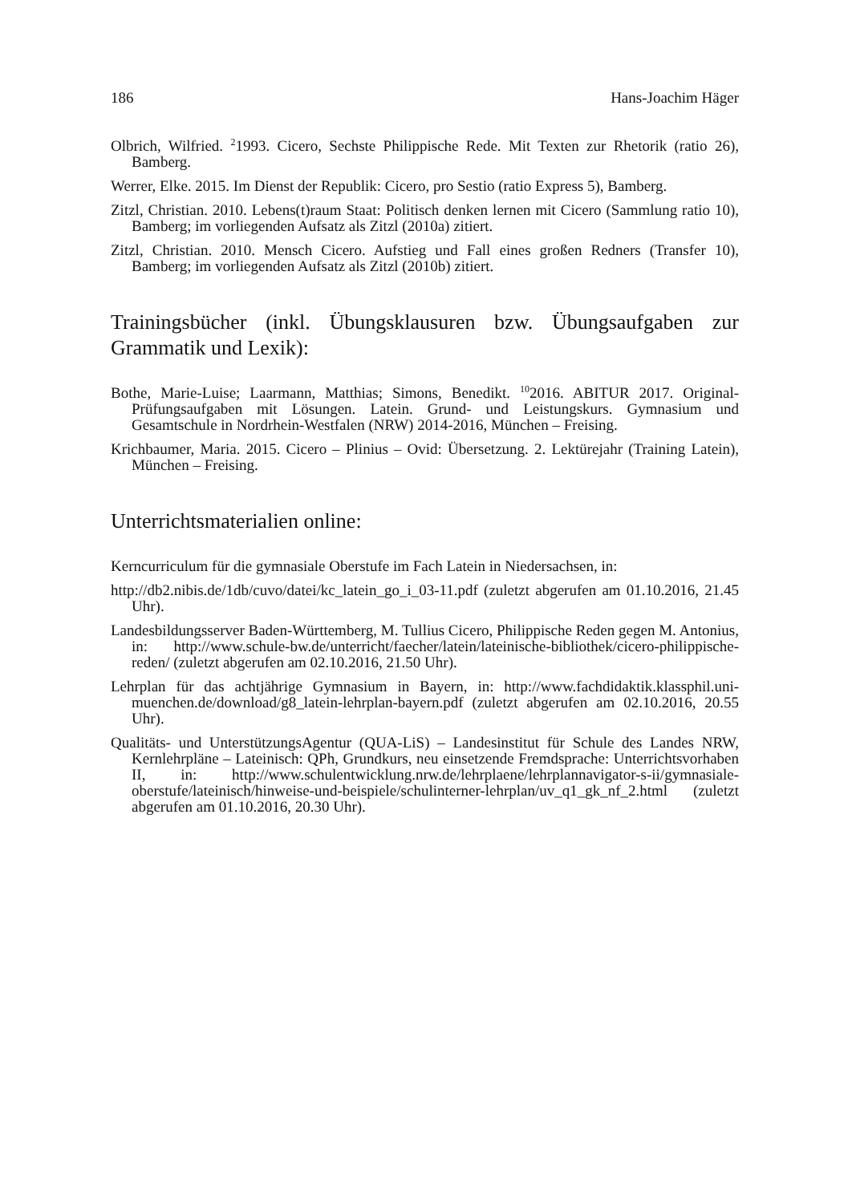186 Hans-Joachim Häger
Olbrich, Wilfried. <sup>2</sup>1993. Cicero, Sechste Philippische Rede. Mit Texten zur Rhetorik (ratio 26), Bamberg.
Werrer, Elke. 2015. Im Dienst der Republik: Cicero, pro Sestio (ratio Express 5), Bamberg.
Zitzl, Christian. 2010. Lebens(t)raum Staat: Politisch denken lernen mit Cicero (Sammlung ratio 10), Bamberg; im vorliegenden Aufsatz als Zitzl (2010a) zitiert.
Zitzl, Christian. 2010. Mensch Cicero. Aufstieg und Fall eines großen Redners (Transfer 10), Bamberg; im vorliegenden Aufsatz als Zitzl (2010b) zitiert.
Trainingsbücher (inkl. Übungsklausuren bzw. Übungsaufgaben zur Grammatik und Lexik):
Bothe, Marie-Luise; Laarmann, Matthias; Simons, Benedikt. <sup>10</sup>2016. ABITUR 2017. Original-Prüfungsaufgaben mit Lösungen. Latein. Grund- und Leistungskurs. Gymnasium und Gesamtschule in Nordrhein-Westfalen (NRW) 2014-2016, München – Freising.
Krichbaumer, Maria. 2015. Cicero – Plinius – Ovid: Übersetzung. 2. Lektürejahr (Training Latein), München – Freising.
Unterrichtsmaterialien online:
Kerncurriculum für die gymnasiale Oberstufe im Fach Latein in Niedersachsen, in:
http://db2.nibis.de/1db/cuvo/datei/kc_latein_go_i_03-11.pdf (zuletzt abgerufen am 01.10.2016, 21.45 Uhr).
Landesbildungsserver Baden-Württemberg, M. Tullius Cicero, Philippische Reden gegen M. Antonius, in: http://www.schule-bw.de/unterricht/faecher/latein/lateinische-bibliothek/cicero-philippische-reden/ (zuletzt abgerufen am 02.10.2016, 21.50 Uhr).
Lehrplan für das achtjährige Gymnasium in Bayern, in: http://www.fachdidaktik.klassphil.uni-muenchen.de/download/g8_latein-lehrplan-bayern.pdf (zuletzt abgerufen am 02.10.2016, 20.55 Uhr).
Qualitäts- und UnterstützungsAgentur (QUA-LiS) – Landesinstitut für Schule des Landes NRW, Kernlehrpläne – Lateinisch: QPh, Grundkurs, neu einsetzende Fremdsprache: Unterrichtsvorhaben II, in: http://www.schulentwicklung.nrw.de/lehrplaene/lehrplannavigator-s-ii/gymnasiale-oberstufe/lateinisch/hinweise-und-beispiele/schulinterner-lehrplan/uv_q1_gk_nf_2.html (zuletzt abgerufen am 01.10.2016, 20.30 Uhr).